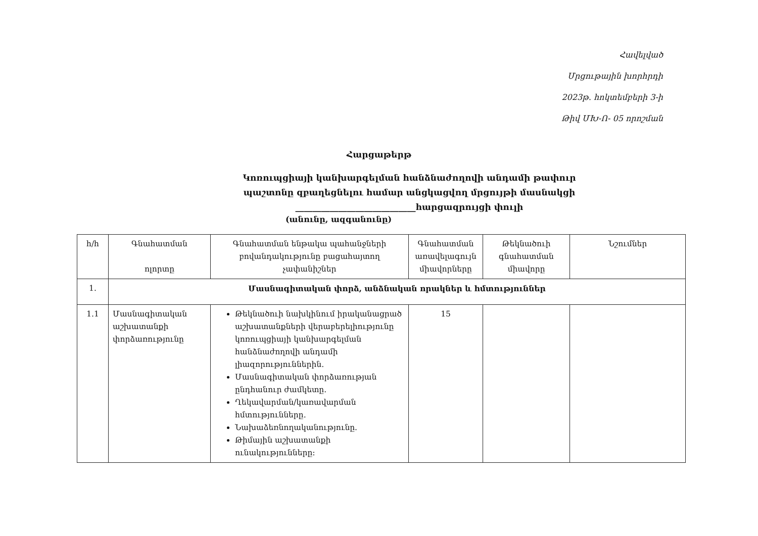Հավելված
Մրցութային խորհրդի
2023թ. հոկտեմբերի 3-ի
Թիվ ՄԽ-Ո- 05 որոշման
Հարցաթերթ
Կոռուպցիայի կանխարգելման հանձնաժողովի անդամի թափուր
պաշտոնը զբաղեցնելու համար անցկացվող մրցույթի մասնակցի
____________________________հարցազրույցի փուլի
(անունը, ազգանունը)
| հ/հ | Գնահատման ոլորտը | Գնահատման ենթակա պահանջների բովանդակությունը բացահայտող չափանիշներ | Գնահատման առավելագույն միավորները | Թեկնածուի գնահատման միավորը | Նշումներ |
| --- | --- | --- | --- | --- | --- |
| 1. | Մասնագիտական փորձ, անձնական որակներ և հմտություններ | | | | |
| 1.1 | Մասնագիտական աշխատանքի փորձառությունը | Թեկնածուի նախկինում իրականացրած աշխատանքների վերաբերելիությունը կոռուպցիայի կանխարգելման հանձնաժողովի անդամի լիազորություններին. Մասնագիտական փորձառության ընդհանուր ժամկետը. Ղեկավարման/կառավարման հմտությունները. Նախաձեռնողականությունը. Թիմային աշխատանքի ունակությունները: | 15 | | |